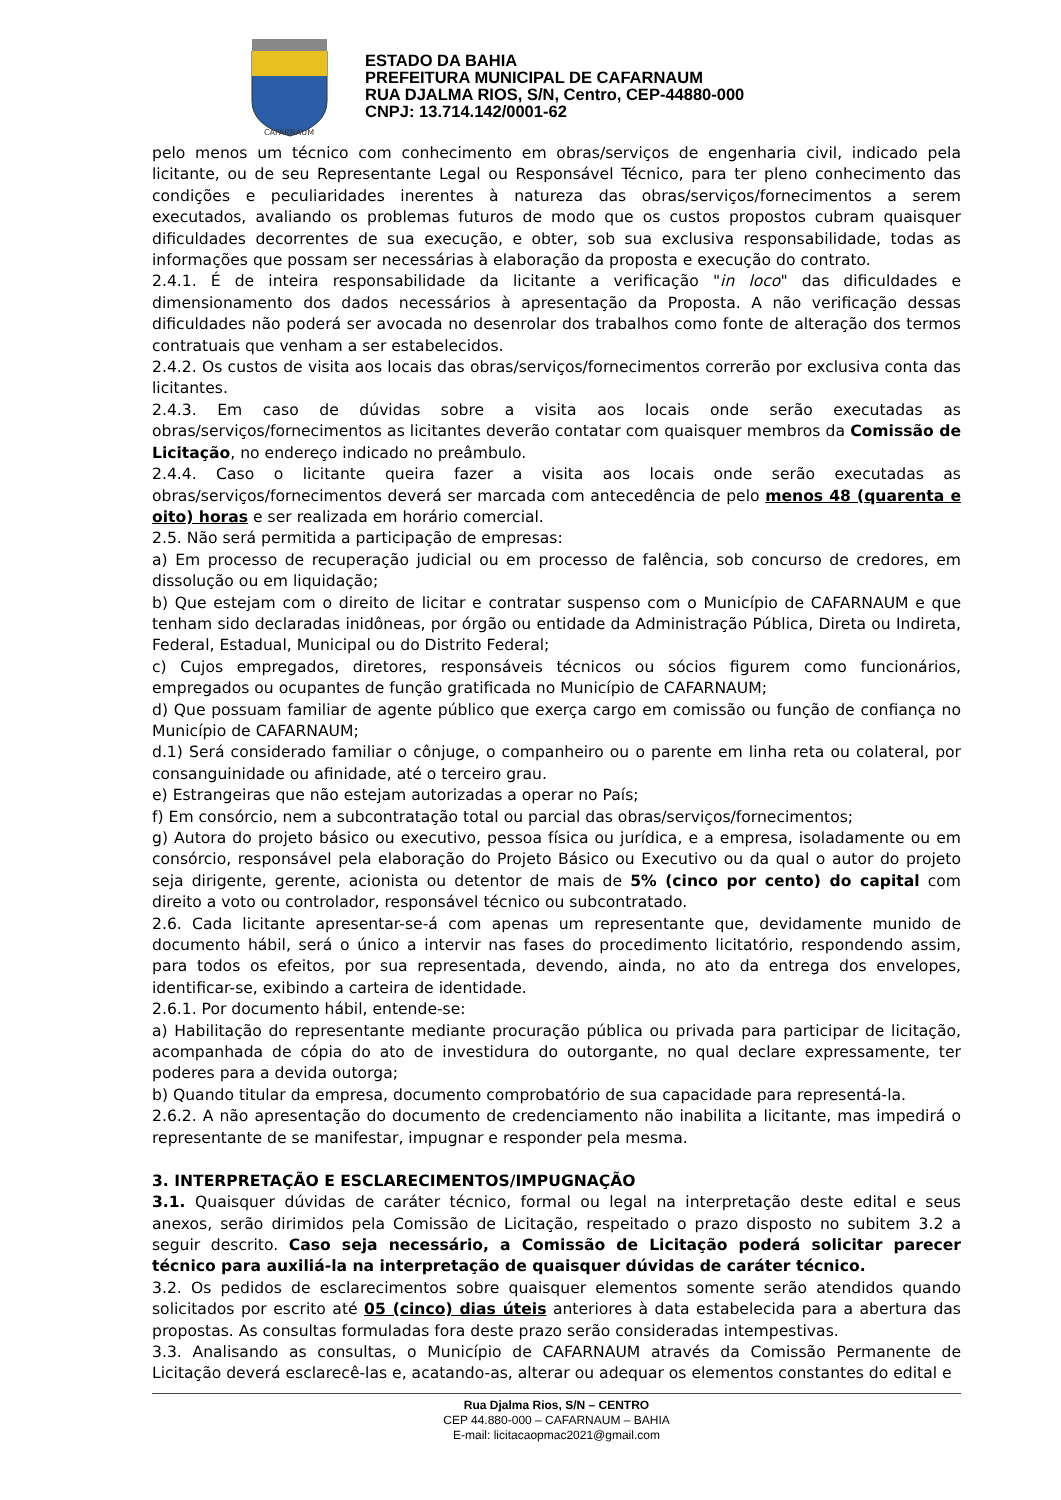CAFARNAUM
ESTADO DA BAHIA
PREFEITURA MUNICIPAL DE CAFARNAUM
RUA DJALMA RIOS, S/N, Centro, CEP-44880-000
CNPJ: 13.714.142/0001-62
pelo menos um técnico com conhecimento em obras/serviços de engenharia civil, indicado pela licitante, ou de seu Representante Legal ou Responsável Técnico, para ter pleno conhecimento das condições e peculiaridades inerentes à natureza das obras/serviços/fornecimentos a serem executados, avaliando os problemas futuros de modo que os custos propostos cubram quaisquer dificuldades decorrentes de sua execução, e obter, sob sua exclusiva responsabilidade, todas as informações que possam ser necessárias à elaboração da proposta e execução do contrato.
2.4.1. É de inteira responsabilidade da licitante a verificação "in loco" das dificuldades e dimensionamento dos dados necessários à apresentação da Proposta. A não verificação dessas dificuldades não poderá ser avocada no desenrolar dos trabalhos como fonte de alteração dos termos contratuais que venham a ser estabelecidos.
2.4.2. Os custos de visita aos locais das obras/serviços/fornecimentos correrão por exclusiva conta das licitantes.
2.4.3. Em caso de dúvidas sobre a visita aos locais onde serão executadas as obras/serviços/fornecimentos as licitantes deverão contatar com quaisquer membros da Comissão de Licitação, no endereço indicado no preâmbulo.
2.4.4. Caso o licitante queira fazer a visita aos locais onde serão executadas as obras/serviços/fornecimentos deverá ser marcada com antecedência de pelo menos 48 (quarenta e oito) horas e ser realizada em horário comercial.
2.5. Não será permitida a participação de empresas:
a) Em processo de recuperação judicial ou em processo de falência, sob concurso de credores, em dissolução ou em liquidação;
b) Que estejam com o direito de licitar e contratar suspenso com o Município de CAFARNAUM e que tenham sido declaradas inidôneas, por órgão ou entidade da Administração Pública, Direta ou Indireta, Federal, Estadual, Municipal ou do Distrito Federal;
c) Cujos empregados, diretores, responsáveis técnicos ou sócios figurem como funcionários, empregados ou ocupantes de função gratificada no Município de CAFARNAUM;
d) Que possuam familiar de agente público que exerça cargo em comissão ou função de confiança no Município de CAFARNAUM;
d.1) Será considerado familiar o cônjuge, o companheiro ou o parente em linha reta ou colateral, por consanguinidade ou afinidade, até o terceiro grau.
e) Estrangeiras que não estejam autorizadas a operar no País;
f) Em consórcio, nem a subcontratação total ou parcial das obras/serviços/fornecimentos;
g) Autora do projeto básico ou executivo, pessoa física ou jurídica, e a empresa, isoladamente ou em consórcio, responsável pela elaboração do Projeto Básico ou Executivo ou da qual o autor do projeto seja dirigente, gerente, acionista ou detentor de mais de 5% (cinco por cento) do capital com direito a voto ou controlador, responsável técnico ou subcontratado.
2.6. Cada licitante apresentar-se-á com apenas um representante que, devidamente munido de documento hábil, será o único a intervir nas fases do procedimento licitatório, respondendo assim, para todos os efeitos, por sua representada, devendo, ainda, no ato da entrega dos envelopes, identificar-se, exibindo a carteira de identidade.
2.6.1. Por documento hábil, entende-se:
a) Habilitação do representante mediante procuração pública ou privada para participar de licitação, acompanhada de cópia do ato de investidura do outorgante, no qual declare expressamente, ter poderes para a devida outorga;
b) Quando titular da empresa, documento comprobatório de sua capacidade para representá-la.
2.6.2. A não apresentação do documento de credenciamento não inabilita a licitante, mas impedirá o representante de se manifestar, impugnar e responder pela mesma.
3. INTERPRETAÇÃO E ESCLARECIMENTOS/IMPUGNAÇÃO
3.1. Quaisquer dúvidas de caráter técnico, formal ou legal na interpretação deste edital e seus anexos, serão dirimidos pela Comissão de Licitação, respeitado o prazo disposto no subitem 3.2 a seguir descrito. Caso seja necessário, a Comissão de Licitação poderá solicitar parecer técnico para auxiliá-la na interpretação de quaisquer dúvidas de caráter técnico.
3.2. Os pedidos de esclarecimentos sobre quaisquer elementos somente serão atendidos quando solicitados por escrito até 05 (cinco) dias úteis anteriores à data estabelecida para a abertura das propostas. As consultas formuladas fora deste prazo serão consideradas intempestivas.
3.3. Analisando as consultas, o Município de CAFARNAUM através da Comissão Permanente de Licitação deverá esclarecê-las e, acatando-as, alterar ou adequar os elementos constantes do edital e
Rua Djalma Rios, S/N – CENTRO
CEP 44.880-000 – CAFARNAUM – BAHIA
E-mail: licitacaopmac2021@gmail.com